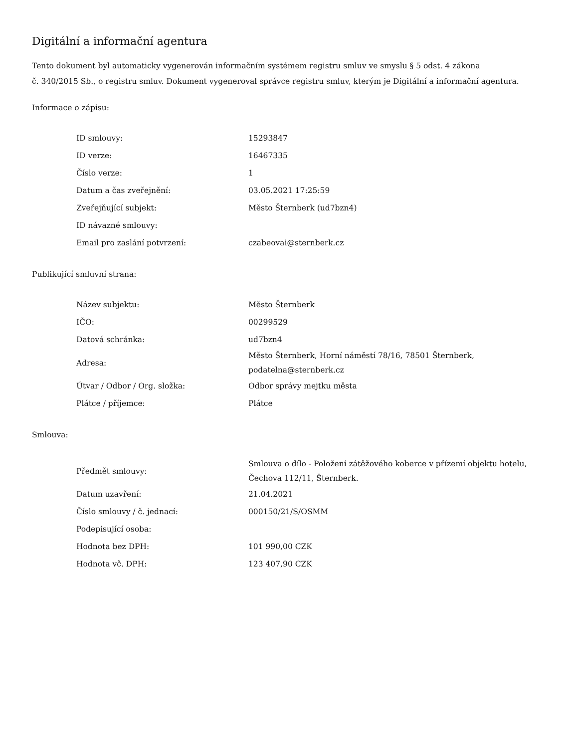Digitální a informační agentura
Tento dokument byl automaticky vygenerován informačním systémem registru smluv ve smyslu § 5 odst. 4 zákona
č. 340/2015 Sb., o registru smluv. Dokument vygeneroval správce registru smluv, kterým je Digitální a informační agentura.
Informace o zápisu:
| ID smlouvy: | 15293847 |
| ID verze: | 16467335 |
| Číslo verze: | 1 |
| Datum a čas zveřejnění: | 03.05.2021 17:25:59 |
| Zveřejňující subjekt: | Město Šternberk (ud7bzn4) |
| ID návazné smlouvy: | |
| Email pro zaslání potvrzení: | czabeovai@sternberk.cz |
Publikující smluvní strana:
| Název subjektu: | Město Šternberk |
| IČO: | 00299529 |
| Datová schránka: | ud7bzn4 |
| Adresa: | Město Šternberk, Horní náměstí 78/16, 78501 Šternberk, podatelna@sternberk.cz |
| Útvar / Odbor / Org. složka: | Odbor správy mejtku města |
| Plátce / příjemce: | Plátce |
Smlouva:
| Předmět smlouvy: | Smlouva o dílo - Položení zátěžového koberce v přízemí objektu hotelu, Čechova 112/11, Šternberk. |
| Datum uzavření: | 21.04.2021 |
| Číslo smlouvy / č. jednací: | 000150/21/S/OSMM |
| Podepisující osoba: | |
| Hodnota bez DPH: | 101 990,00 CZK |
| Hodnota vč. DPH: | 123 407,90 CZK |